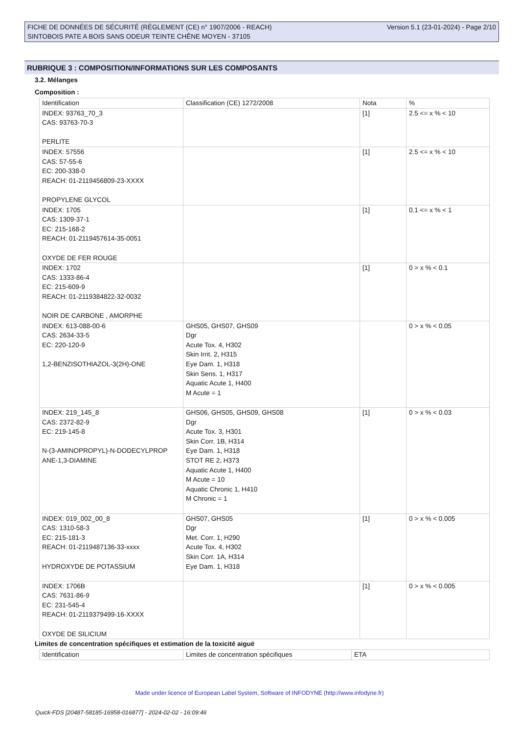FICHE DE DONNÉES DE SÉCURITÉ (RÈGLEMENT (CE) n° 1907/2006 - REACH)
SINTOBOIS PATE A BOIS SANS ODEUR TEINTE CHÊNE MOYEN - 37105
Version 5.1 (23-01-2024) - Page 2/10
RUBRIQUE 3 : COMPOSITION/INFORMATIONS SUR LES COMPOSANTS
3.2. Mélanges
Composition :
| Identification | Classification (CE) 1272/2008 | Nota | % |
| INDEX: 93763_70_3 CAS: 93763-70-3 PERLITE | | [1] | 2.5 <= x % < 10 |
| INDEX: 57556 CAS: 57-55-6 EC: 200-338-0 REACH: 01-2119456809-23-XXXX PROPYLENE GLYCOL | | [1] | 2.5 <= x % < 10 |
| INDEX: 1705 CAS: 1309-37-1 EC: 215-168-2 REACH: 01-2119457614-35-0051 OXYDE DE FER ROUGE | | [1] | 0.1 <= x % < 1 |
| INDEX: 1702 CAS: 1333-86-4 EC: 215-609-9 REACH: 01-2119384822-32-0032 NOIR DE CARBONE , AMORPHE | | [1] | 0 > x % < 0.1 |
| INDEX: 613-088-00-6 CAS: 2634-33-5 EC: 220-120-9 1,2-BENZISOTHIAZOL-3(2H)-ONE | GHS05, GHS07, GHS09 Dgr Acute Tox. 4, H302 Skin Irrit. 2, H315 Eye Dam. 1, H318 Skin Sens. 1, H317 Aquatic Acute 1, H400 M Acute = 1 | | 0 > x % < 0.05 |
| INDEX: 219_145_8 CAS: 2372-82-9 EC: 219-145-8 N-(3-AMINOPROPYL)-N-DODECYLPROP ANE-1,3-DIAMINE | GHS06, GHS05, GHS09, GHS08 Dgr Acute Tox. 3, H301 Skin Corr. 1B, H314 Eye Dam. 1, H318 STOT RE 2, H373 Aquatic Acute 1, H400 M Acute = 10 Aquatic Chronic 1, H410 M Chronic = 1 | [1] | 0 > x % < 0.03 |
| INDEX: 019_002_00_8 CAS: 1310-58-3 EC: 215-181-3 REACH: 01-2119487136-33-xxxx HYDROXYDE DE POTASSIUM | GHS07, GHS05 Dgr Met. Corr. 1, H290 Acute Tox. 4, H302 Skin Corr. 1A, H314 Eye Dam. 1, H318 | [1] | 0 > x % < 0.005 |
| INDEX: 1706B CAS: 7631-86-9 EC: 231-545-4 REACH: 01-2119379499-16-XXXX OXYDE DE SILICIUM | | [1] | 0 > x % < 0.005 |
Limites de concentration spécifiques et estimation de la toxicité aiguë
| Identification | Limites de concentration spécifiques | ETA |
Made under licence of European Label System, Software of INFODYNE (http://www.infodyne.fr)
Quick-FDS [20487-58185-16958-016877] - 2024-02-02 - 16:09:46